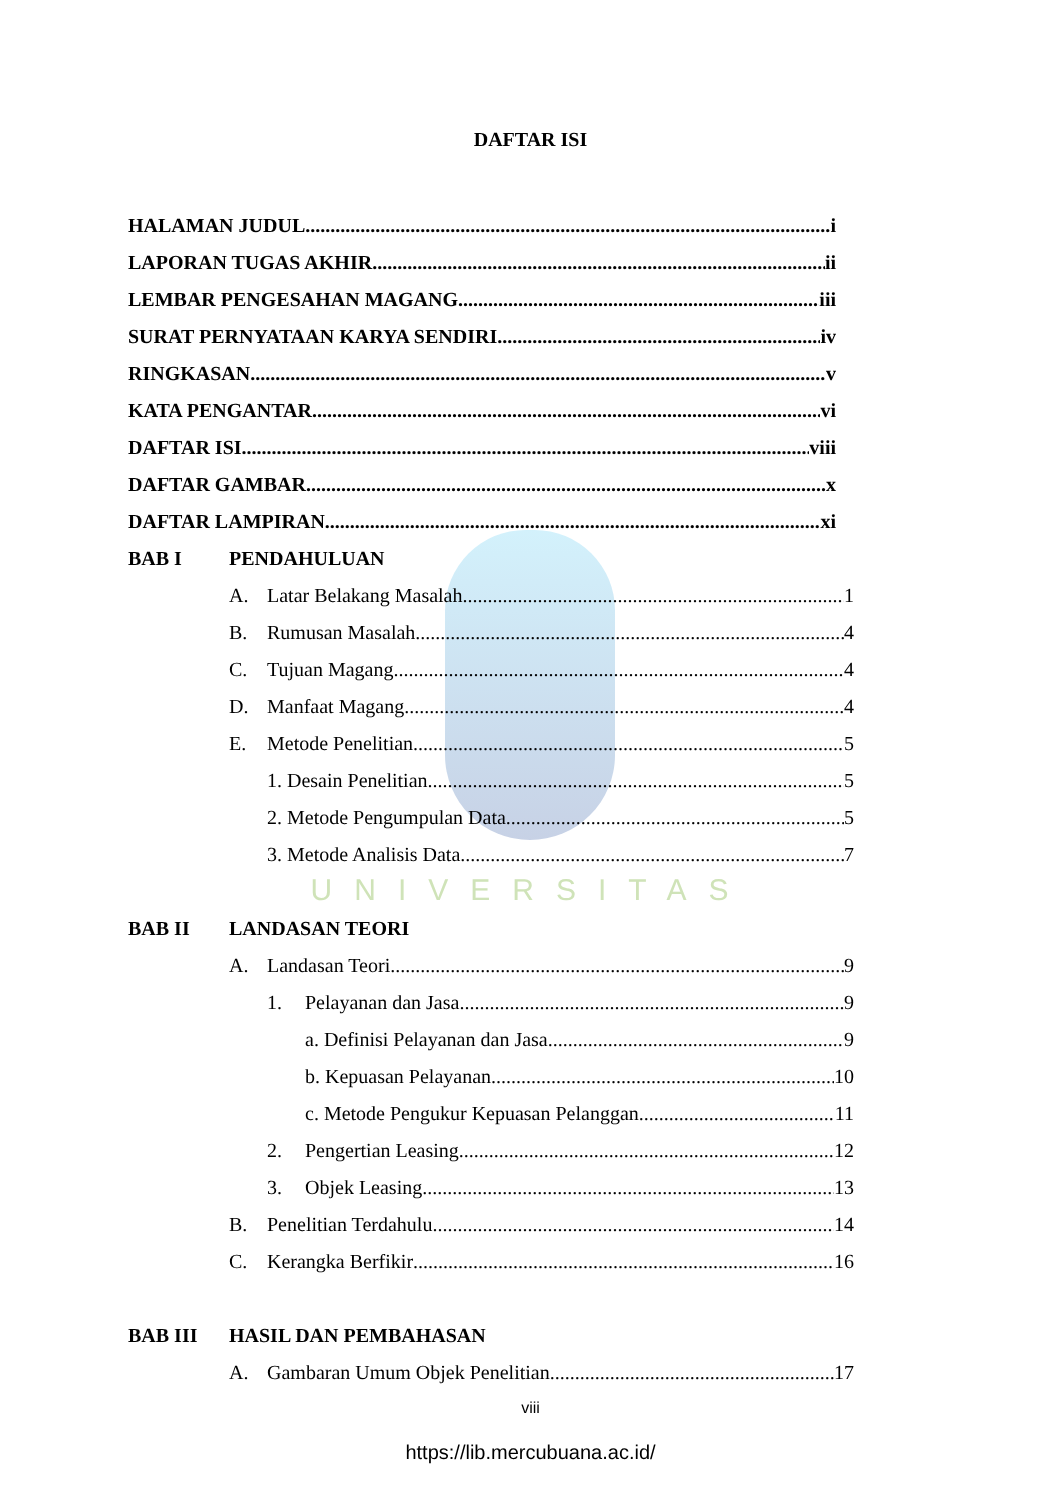DAFTAR ISI
HALAMAN JUDUL i
LAPORAN TUGAS AKHIR ii
LEMBAR PENGESAHAN MAGANG iii
SURAT PERNYATAAN KARYA SENDIRI iv
RINGKASAN v
KATA PENGANTAR vi
DAFTAR ISI viii
DAFTAR GAMBAR x
DAFTAR LAMPIRAN xi
BAB I PENDAHULUAN
A. Latar Belakang Masalah 1
B. Rumusan Masalah 4
C. Tujuan Magang 4
D. Manfaat Magang 4
E. Metode Penelitian 5
1. Desain Penelitian 5
2. Metode Pengumpulan Data 5
3. Metode Analisis Data 7
UNIVERSITAS
BAB II LANDASAN TEORI
A. Landasan Teori 9
1. Pelayanan dan Jasa 9
a. Definisi Pelayanan dan Jasa 9
b. Kepuasan Pelayanan 10
c. Metode Pengukur Kepuasan Pelanggan 11
2. Pengertian Leasing. 12
3. Objek Leasing 13
B. Penelitian Terdahulu 14
C. Kerangka Berfikir 16
BAB III HASIL DAN PEMBAHASAN
A. Gambaran Umum Objek Penelitian 17
viii
https://lib.mercubuana.ac.id/